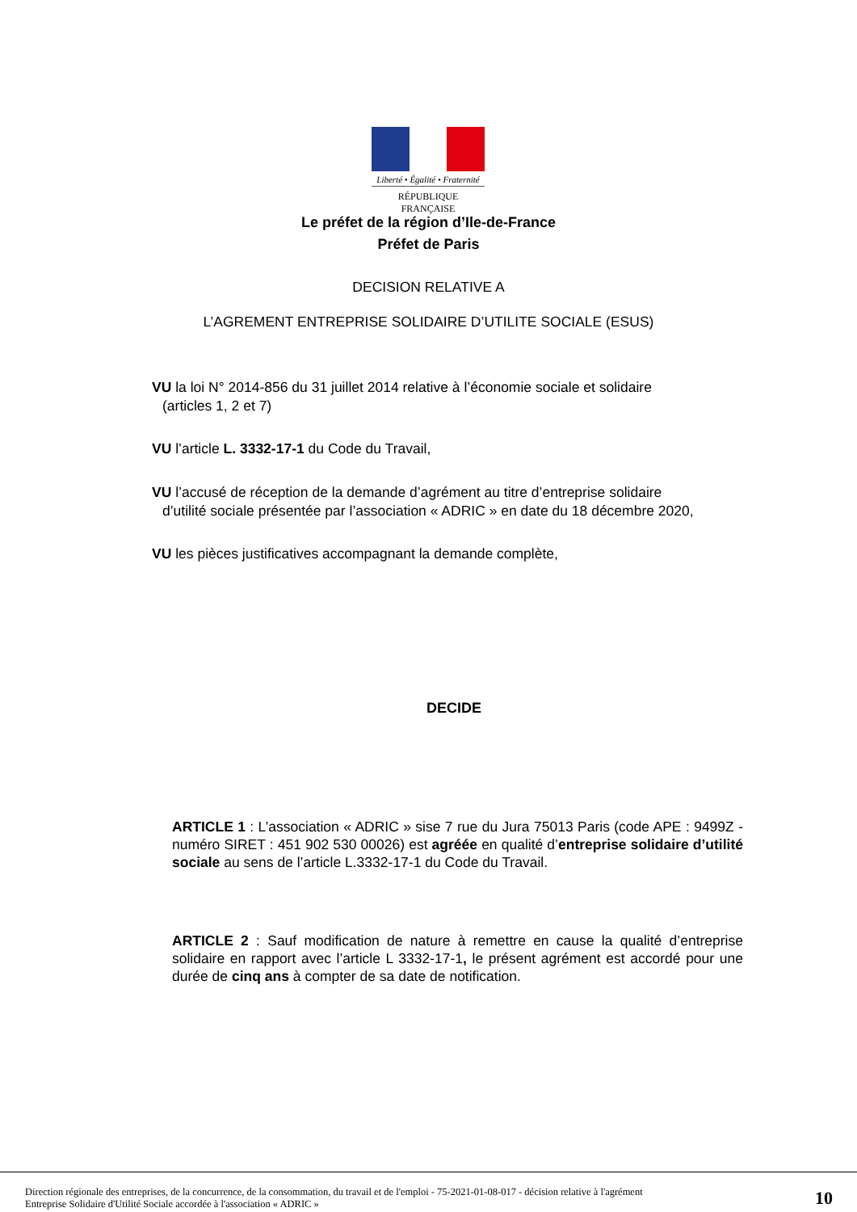Liberté • Égalité • Fraternité
RÉPUBLIQUE FRANÇAISE
Le préfet de la région d’Ile-de-France
Préfet de Paris
DECISION RELATIVE A
L’AGREMENT ENTREPRISE SOLIDAIRE D’UTILITE SOCIALE (ESUS)
VU la loi N° 2014-856 du 31 juillet 2014 relative à l’économie sociale et solidaire
(articles 1, 2 et 7)
VU l’article L. 3332-17-1 du Code du Travail,
VU l’accusé de réception de la demande d’agrément au titre d’entreprise solidaire
d’utilité sociale présentée par l’association « ADRIC » en date du 18 décembre 2020,
VU les pièces justificatives accompagnant la demande complète,
DECIDE
ARTICLE 1 : L’association « ADRIC » sise 7 rue du Jura 75013 Paris (code APE : 9499Z - numéro SIRET : 451 902 530 00026) est agréée en qualité d’entreprise solidaire d’utilité sociale au sens de l’article L.3332-17-1 du Code du Travail.
ARTICLE 2 : Sauf modification de nature à remettre en cause la qualité d’entreprise solidaire en rapport avec l’article L 3332-17-1, le présent agrément est accordé pour une durée de cinq ans à compter de sa date de notification.
Direction régionale des entreprises, de la concurrence, de la consommation, du travail et de l'emploi - 75-2021-01-08-017 - décision relative à l'agrément
Entreprise Solidaire d'Utilité Sociale accordée à l'association « ADRIC »
10